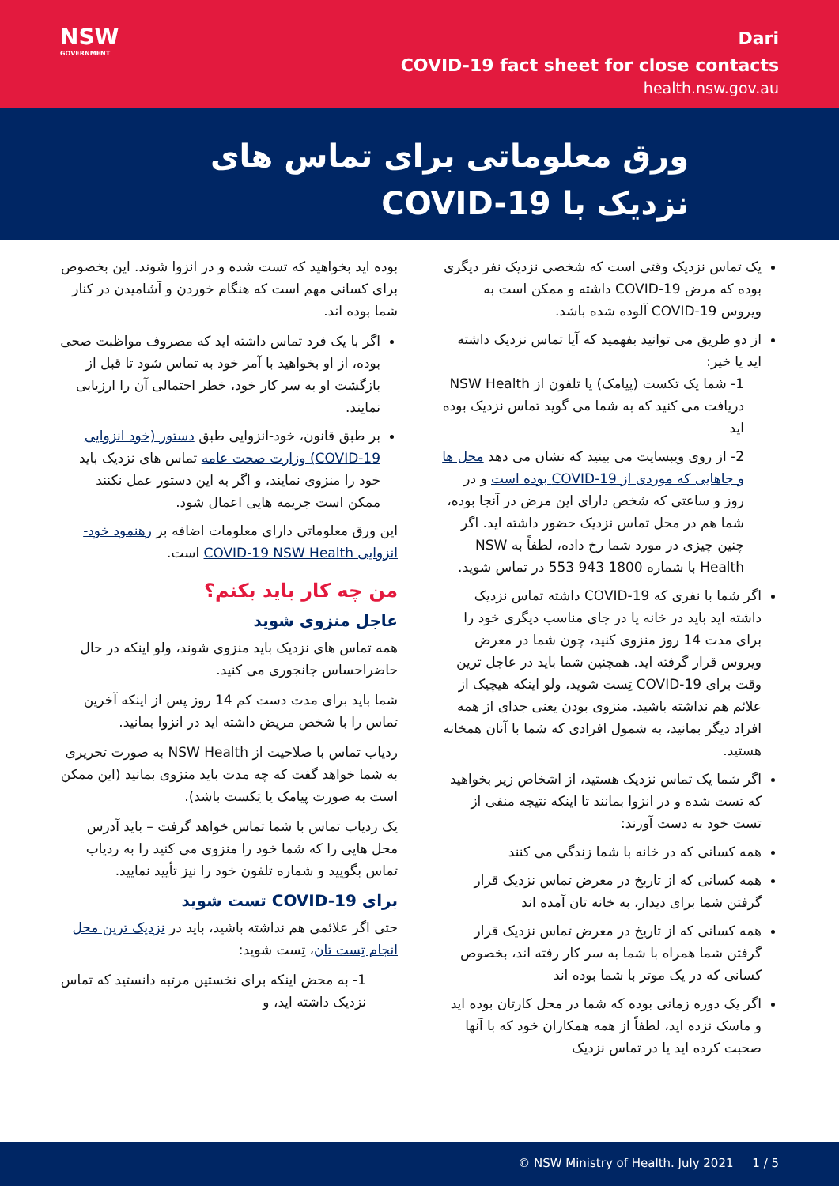NSW
GOVERNMENT
Dari
COVID-19 fact sheet for close contacts
health.nsw.gov.au
ورق معلوماتی برای تماس های
نزدیک با COVID-19
یک تماس نزدیک وقتی است که شخصی نزدیک نفر دیگری بوده که مرض COVID-19 داشته و ممکن است به ویروس COVID-19 آلوده شده باشد.
از دو طریق می توانید بفهمید که آیا تماس نزدیک داشته اید یا خیر:
1- شما یک تکست (پیامک) یا تلفون از NSW Health دریافت می کنید که به شما می گوید تماس نزدیک بوده اید
2- از روی ویبسایت می بینید که نشان می دهد محل ها و جاهایی که موردی از COVID-19 بوده است و در روز و ساعتی که شخص دارای این مرض در آنجا بوده، شما هم در محل تماس نزدیک حضور داشته اید. اگر چنین چیزی در مورد شما رخ داده، لطفاً به NSW Health با شماره 1800 943 553 در تماس شوید.
اگر شما با نفری که COVID-19 داشته تماس نزدیک داشته اید باید در خانه یا در جای مناسب دیگری خود را برای مدت 14 روز منزوی کنید، چون شما در معرض ویروس قرار گرفته اید. همچنین شما باید در عاجل ترین وقت برای COVID-19 تِست شوید، ولو اینکه هیچیک از علائم هم نداشته باشید. منزوی بودن یعنی جدای از همه افراد دیگر بمانید، به شمول افرادی که شما با آنان همخانه هستید.
اگر شما یک تماس نزدیک هستید، از اشخاص زیر بخواهید که تست شده و در انزوا بمانند تا اینکه نتیجه منفی از تست خود به دست آورند:
همه کسانی که در خانه با شما زندگی می کنند
همه کسانی که از تاریخ در معرض تماس نزدیک قرار گرفتن شما برای دیدار، به خانه تان آمده اند
همه کسانی که از تاریخ در معرض تماس نزدیک قرار گرفتن شما همراه با شما به سر کار رفته اند، بخصوص کسانی که در یک موتر با شما بوده اند
اگر یک دوره زمانی بوده که شما در محل کارتان بوده اید و ماسک نزده اید، لطفاً از همه همکاران خود که با آنها صحبت کرده اید یا در تماس نزدیک
بوده اید بخواهید که تست شده و در انزوا شوند. این بخصوص برای کسانی مهم است که هنگام خوردن و آشامیدن در کنار شما بوده اند.
اگر با یک فرد تماس داشته اید که مصروف مواظبت صحی بوده، از او بخواهید با آمر خود به تماس شود تا قبل از بازگشت او به سر کار خود، خطر احتمالی آن را ارزیابی نمایند.
بر طبق قانون، خود-انزوایی طبق دستور (خود انزوایی COVID-19) وزارت صحت عامه تماس های نزدیک باید خود را منزوی نمایند، و اگر به این دستور عمل نکنند ممکن است جریمه هایی اعمال شود.
این ورق معلوماتی دارای معلومات اضافه بر رهنمود خود-انزوایی COVID-19 NSW Health است.
من چه کار باید بکنم؟
عاجل منزوی شوید
همه تماس های نزدیک باید منزوی شوند، ولو اینکه در حال حاضراحساس جانجوری می کنید.
شما باید برای مدت دست کم 14 روز پس از اینکه آخرین تماس را با شخص مریض داشته اید در انزوا بمانید.
ردیاب تماس با صلاحیت از NSW Health به صورت تحریری به شما خواهد گفت که چه مدت باید منزوی بمانید (این ممکن است به صورت پیامک یا تِکست باشد).
یک ردیاب تماس با شما تماس خواهد گرفت – باید آدرس محل هایی را که شما خود را منزوی می کنید را به ردیاب تماس بگویید و شماره تلفون خود را نیز تأیید نمایید.
برای COVID-19 تست شوید
حتی اگر علائمی هم نداشته باشید، باید در نزدیک ترین محل انجام تِست تان، تِست شوید:
1- به محض اینکه برای نخستین مرتبه دانستید که تماس نزدیک داشته اید، و
© NSW Ministry of Health. July 2021 1 / 5